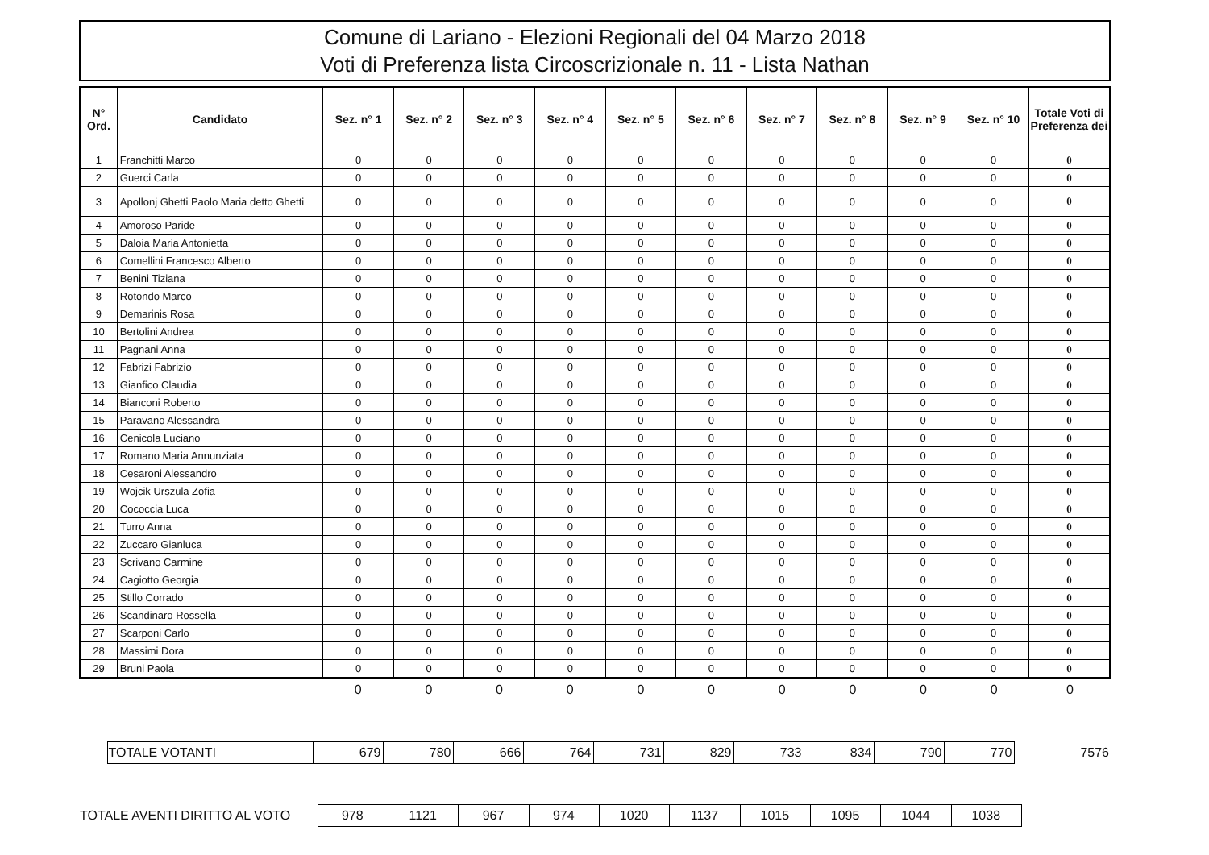Comune di Lariano - Elezioni Regionali del 04 Marzo 2018
Voti di Preferenza lista Circoscrizionale n. 11 - Lista Nathan
| N° Ord. | Candidato | Sez. n° 1 | Sez. n° 2 | Sez. n° 3 | Sez. n° 4 | Sez. n° 5 | Sez. n° 6 | Sez. n° 7 | Sez. n° 8 | Sez. n° 9 | Sez. n° 10 | Totale Voti di Preferenza dei |
| --- | --- | --- | --- | --- | --- | --- | --- | --- | --- | --- | --- | --- |
| 1 | Franchitti Marco | 0 | 0 | 0 | 0 | 0 | 0 | 0 | 0 | 0 | 0 | 0 |
| 2 | Guerci Carla | 0 | 0 | 0 | 0 | 0 | 0 | 0 | 0 | 0 | 0 | 0 |
| 3 | Apollonj Ghetti Paolo Maria detto Ghetti | 0 | 0 | 0 | 0 | 0 | 0 | 0 | 0 | 0 | 0 | 0 |
| 4 | Amoroso Paride | 0 | 0 | 0 | 0 | 0 | 0 | 0 | 0 | 0 | 0 | 0 |
| 5 | Daloia Maria Antonietta | 0 | 0 | 0 | 0 | 0 | 0 | 0 | 0 | 0 | 0 | 0 |
| 6 | Comellini Francesco Alberto | 0 | 0 | 0 | 0 | 0 | 0 | 0 | 0 | 0 | 0 | 0 |
| 7 | Benini Tiziana | 0 | 0 | 0 | 0 | 0 | 0 | 0 | 0 | 0 | 0 | 0 |
| 8 | Rotondo Marco | 0 | 0 | 0 | 0 | 0 | 0 | 0 | 0 | 0 | 0 | 0 |
| 9 | Demarinis Rosa | 0 | 0 | 0 | 0 | 0 | 0 | 0 | 0 | 0 | 0 | 0 |
| 10 | Bertolini Andrea | 0 | 0 | 0 | 0 | 0 | 0 | 0 | 0 | 0 | 0 | 0 |
| 11 | Pagnani Anna | 0 | 0 | 0 | 0 | 0 | 0 | 0 | 0 | 0 | 0 | 0 |
| 12 | Fabrizi Fabrizio | 0 | 0 | 0 | 0 | 0 | 0 | 0 | 0 | 0 | 0 | 0 |
| 13 | Gianfico Claudia | 0 | 0 | 0 | 0 | 0 | 0 | 0 | 0 | 0 | 0 | 0 |
| 14 | Bianconi Roberto | 0 | 0 | 0 | 0 | 0 | 0 | 0 | 0 | 0 | 0 | 0 |
| 15 | Paravano Alessandra | 0 | 0 | 0 | 0 | 0 | 0 | 0 | 0 | 0 | 0 | 0 |
| 16 | Cenicola Luciano | 0 | 0 | 0 | 0 | 0 | 0 | 0 | 0 | 0 | 0 | 0 |
| 17 | Romano Maria Annunziata | 0 | 0 | 0 | 0 | 0 | 0 | 0 | 0 | 0 | 0 | 0 |
| 18 | Cesaroni Alessandro | 0 | 0 | 0 | 0 | 0 | 0 | 0 | 0 | 0 | 0 | 0 |
| 19 | Wojcik Urszula Zofia | 0 | 0 | 0 | 0 | 0 | 0 | 0 | 0 | 0 | 0 | 0 |
| 20 | Cococcia Luca | 0 | 0 | 0 | 0 | 0 | 0 | 0 | 0 | 0 | 0 | 0 |
| 21 | Turro Anna | 0 | 0 | 0 | 0 | 0 | 0 | 0 | 0 | 0 | 0 | 0 |
| 22 | Zuccaro Gianluca | 0 | 0 | 0 | 0 | 0 | 0 | 0 | 0 | 0 | 0 | 0 |
| 23 | Scrivano Carmine | 0 | 0 | 0 | 0 | 0 | 0 | 0 | 0 | 0 | 0 | 0 |
| 24 | Cagiotto Georgia | 0 | 0 | 0 | 0 | 0 | 0 | 0 | 0 | 0 | 0 | 0 |
| 25 | Stillo Corrado | 0 | 0 | 0 | 0 | 0 | 0 | 0 | 0 | 0 | 0 | 0 |
| 26 | Scandinaro Rossella | 0 | 0 | 0 | 0 | 0 | 0 | 0 | 0 | 0 | 0 | 0 |
| 27 | Scarponi Carlo | 0 | 0 | 0 | 0 | 0 | 0 | 0 | 0 | 0 | 0 | 0 |
| 28 | Massimi Dora | 0 | 0 | 0 | 0 | 0 | 0 | 0 | 0 | 0 | 0 | 0 |
| 29 | Bruni Paola | 0 | 0 | 0 | 0 | 0 | 0 | 0 | 0 | 0 | 0 | 0 |
| | 0 | 0 | 0 | 0 | 0 | 0 | 0 | 0 | 0 | 0 | 0 |
| | TOTALE VOTANTI | 679 | 780 | 666 | 764 | 731 | 829 | 733 | 834 | 790 | 770 | 7576 |
| TOTALE AVENTI DIRITTO AL VOTO | 978 | 1121 | 967 | 974 | 1020 | 1137 | 1015 | 1095 | 1044 | 1038 | |